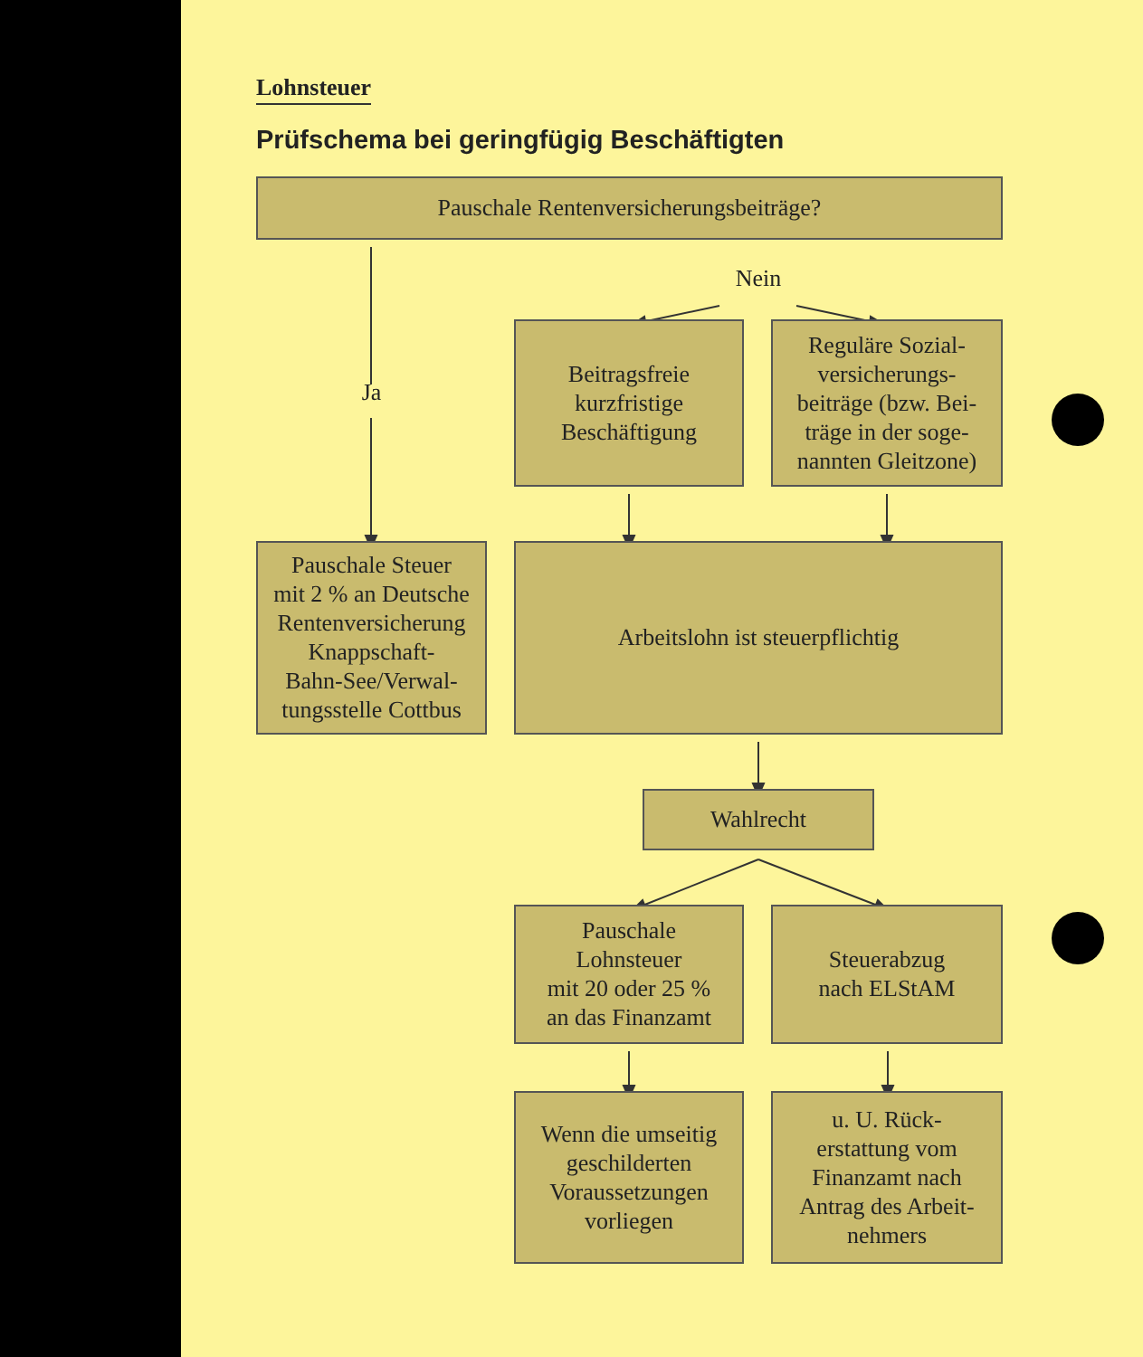Lohnsteuer
Prüfschema bei geringfügig Beschäftigten
Pauschale Rentenversicherungsbeiträge?
Nein
Ja
Beitragsfreie
kurzfristige
Beschäftigung
Reguläre Sozial-
versicherungs-
beiträge (bzw. Bei-
träge in der soge-
nannten Gleitzone)
Pauschale Steuer
mit 2 % an Deutsche
Rentenversicherung
Knappschaft-
Bahn-See/Verwal-
tungsstelle Cottbus
Arbeitslohn ist steuerpflichtig
Wahlrecht
Pauschale
Lohnsteuer
mit 20 oder 25 %
an das Finanzamt
Steuerabzug
nach ELStAM
Wenn die umseitig
geschilderten
Voraussetzungen
vorliegen
u. U. Rück-
erstattung vom
Finanzamt nach
Antrag des Arbeit-
nehmers